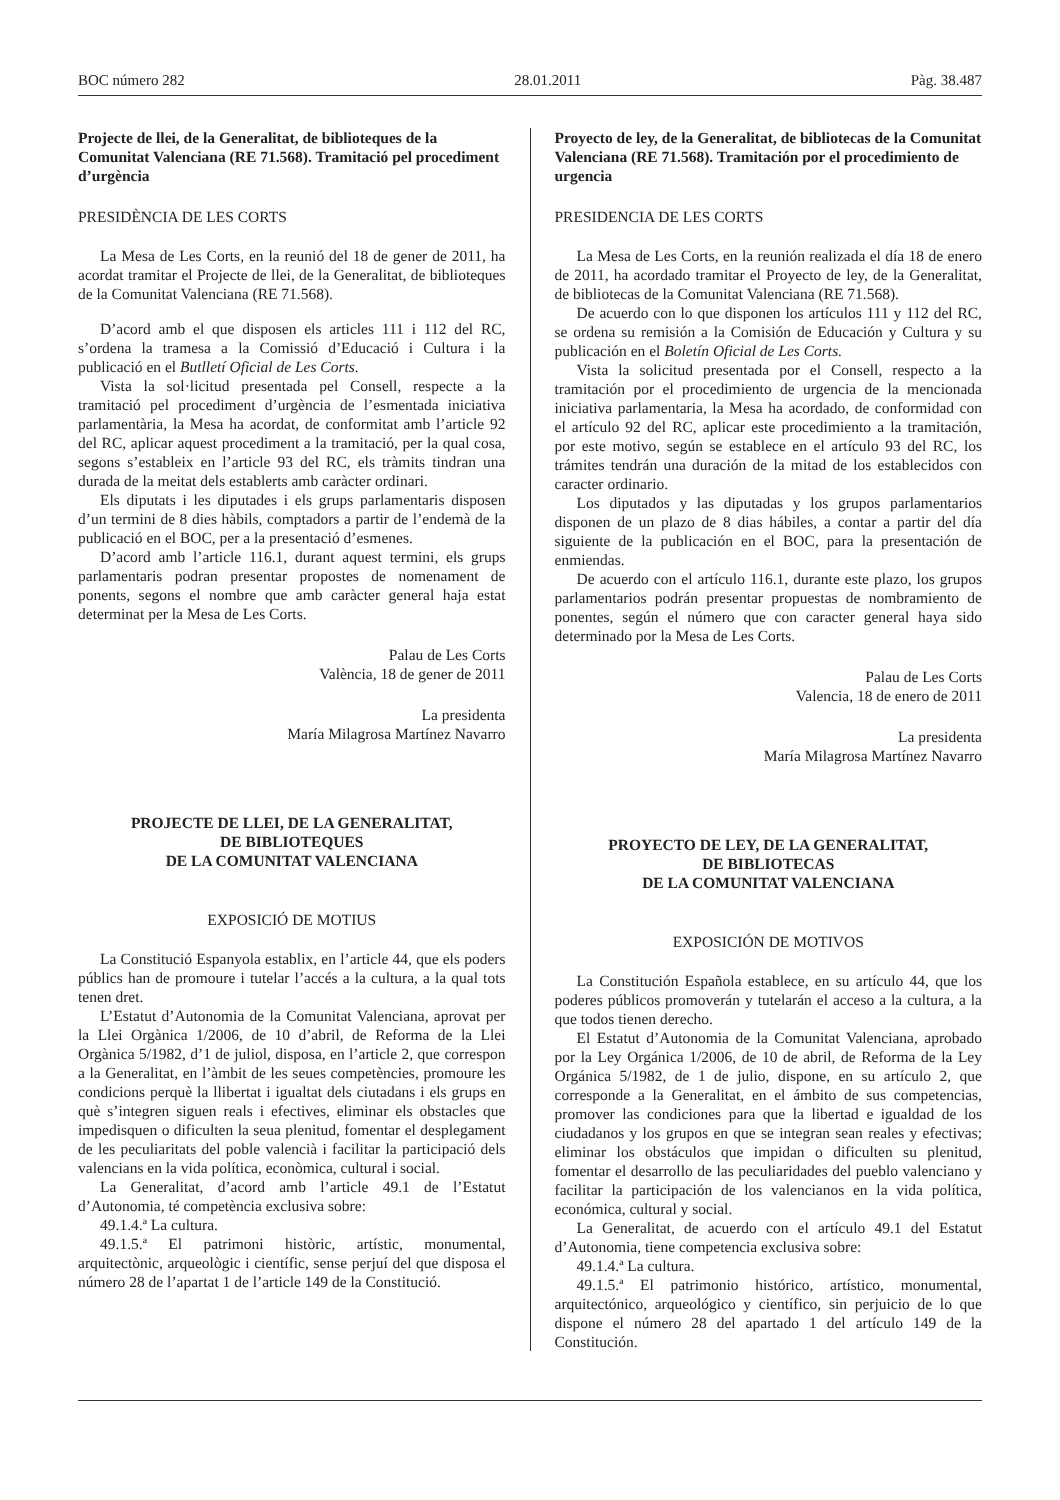BOC número 282 28.01.2011 Pàg. 38.487
Projecte de llei, de la Generalitat, de biblioteques de la Comunitat Valenciana (RE 71.568). Tramitació pel procediment d’urgència
PRESIDÈNCIA DE LES CORTS
La Mesa de Les Corts, en la reunió del 18 de gener de 2011, ha acordat tramitar el Projecte de llei, de la Generalitat, de biblioteques de la Comunitat Valenciana (RE 71.568).
D’acord amb el que disposen els articles 111 i 112 del RC, s’ordena la tramesa a la Comissió d’Educació i Cultura i la publicació en el Butlletí Oficial de Les Corts.
Vista la sol·licitud presentada pel Consell, respecte a la tramitació pel procediment d’urgència de l’esmentada iniciativa parlamentària, la Mesa ha acordat, de conformitat amb l’article 92 del RC, aplicar aquest procediment a la tramitació, per la qual cosa, segons s’estableix en l’article 93 del RC, els tràmits tindran una durada de la meitat dels establerts amb caràcter ordinari.
Els diputats i les diputades i els grups parlamentaris disposen d’un termini de 8 dies hàbils, comptadors a partir de l’endemà de la publicació en el BOC, per a la presentació d’esmenes.
D’acord amb l’article 116.1, durant aquest termini, els grups parlamentaris podran presentar propostes de nomenament de ponents, segons el nombre que amb caràcter general haja estat determinat per la Mesa de Les Corts.
Palau de Les Corts
València, 18 de gener de 2011
La presidenta
María Milagrosa Martínez Navarro
PROJECTE DE LLEI, DE LA GENERALITAT,
DE BIBLIOTEQUES
DE LA COMUNITAT VALENCIANA
EXPOSICIÓ DE MOTIUS
La Constitució Espanyola establix, en l’article 44, que els poders públics han de promoure i tutelar l’accés a la cultura, a la qual tots tenen dret.
L’Estatut d’Autonomia de la Comunitat Valenciana, aprovat per la Llei Orgànica 1/2006, de 10 d’abril, de Reforma de la Llei Orgànica 5/1982, d’1 de juliol, disposa, en l’article 2, que correspon a la Generalitat, en l’àmbit de les seues competències, promoure les condicions perquè la llibertat i igualtat dels ciutadans i els grups en què s’integren siguen reals i efectives, eliminar els obstacles que impedisquen o dificulten la seua plenitud, fomentar el desplegament de les peculiaritats del poble valencià i facilitar la participació dels valencians en la vida política, econòmica, cultural i social.
La Generalitat, d’acord amb l’article 49.1 de l’Estatut d’Autonomia, té competència exclusiva sobre:
49.1.4.ª La cultura.
49.1.5.ª El patrimoni històric, artístic, monumental, arquitectònic, arqueològic i científic, sense perjuí del que disposa el número 28 de l’apartat 1 de l’article 149 de la Constitució.
Proyecto de ley, de la Generalitat, de bibliotecas de la Comunitat Valenciana (RE 71.568). Tramitación por el procedimiento de urgencia
PRESIDENCIA DE LES CORTS
La Mesa de Les Corts, en la reunión realizada el día 18 de enero de 2011, ha acordado tramitar el Proyecto de ley, de la Generalitat, de bibliotecas de la Comunitat Valenciana (RE 71.568).
De acuerdo con lo que disponen los artículos 111 y 112 del RC, se ordena su remisión a la Comisión de Educación y Cultura y su publicación en el Boletín Oficial de Les Corts.
Vista la solicitud presentada por el Consell, respecto a la tramitación por el procedimiento de urgencia de la mencionada iniciativa parlamentaria, la Mesa ha acordado, de conformidad con el artículo 92 del RC, aplicar este procedimiento a la tramitación, por este motivo, según se establece en el artículo 93 del RC, los trámites tendrán una duración de la mitad de los establecidos con caracter ordinario.
Los diputados y las diputadas y los grupos parlamentarios disponen de un plazo de 8 dias hábiles, a contar a partir del día siguiente de la publicación en el BOC, para la presentación de enmiendas.
De acuerdo con el artículo 116.1, durante este plazo, los grupos parlamentarios podrán presentar propuestas de nombramiento de ponentes, según el número que con caracter general haya sido determinado por la Mesa de Les Corts.
Palau de Les Corts
Valencia, 18 de enero de 2011
La presidenta
María Milagrosa Martínez Navarro
PROYECTO DE LEY, DE LA GENERALITAT,
DE BIBLIOTECAS
DE LA COMUNITAT VALENCIANA
EXPOSICIÓN DE MOTIVOS
La Constitución Española establece, en su artículo 44, que los poderes públicos promoverán y tutelarán el acceso a la cultura, a la que todos tienen derecho.
El Estatut d’Autonomia de la Comunitat Valenciana, aprobado por la Ley Orgánica 1/2006, de 10 de abril, de Reforma de la Ley Orgánica 5/1982, de 1 de julio, dispone, en su artículo 2, que corresponde a la Generalitat, en el ámbito de sus competencias, promover las condiciones para que la libertad e igualdad de los ciudadanos y los grupos en que se integran sean reales y efectivas; eliminar los obstáculos que impidan o dificulten su plenitud, fomentar el desarrollo de las peculiaridades del pueblo valenciano y facilitar la participación de los valencianos en la vida política, económica, cultural y social.
La Generalitat, de acuerdo con el artículo 49.1 del Estatut d’Autonomia, tiene competencia exclusiva sobre:
49.1.4.ª La cultura.
49.1.5.ª El patrimonio histórico, artístico, monumental, arquitectónico, arqueológico y científico, sin perjuicio de lo que dispone el número 28 del apartado 1 del artículo 149 de la Constitución.